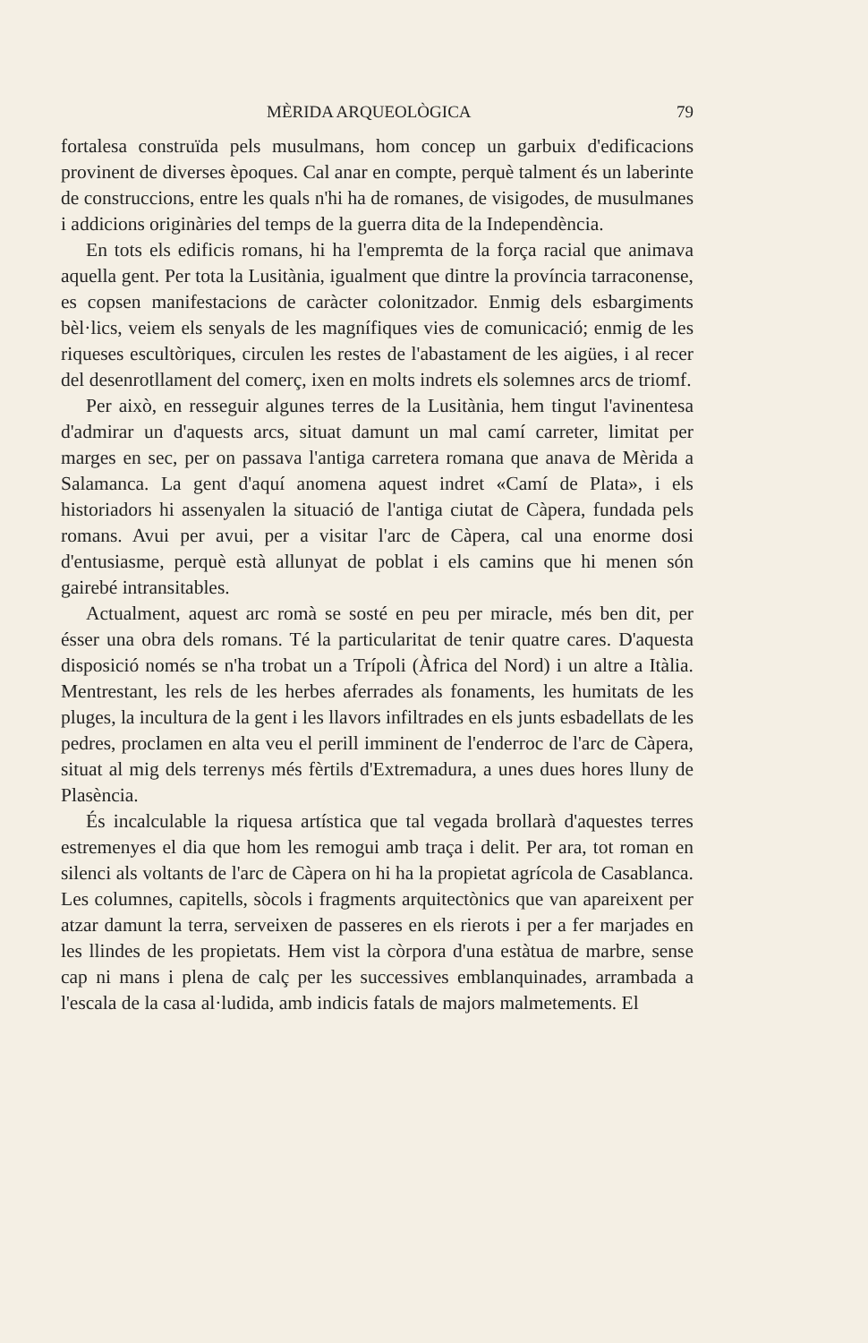MÈRIDA ARQUEOLÒGICA 79
fortalesa construïda pels musulmans, hom concep un garbuix d'edificacions provinent de diverses èpoques. Cal anar en compte, perquè talment és un laberinte de construccions, entre les quals n'hi ha de romanes, de visigodes, de musulmanes i addicions originàries del temps de la guerra dita de la Independència.
En tots els edificis romans, hi ha l'empremta de la força racial que animava aquella gent. Per tota la Lusitània, igualment que dintre la província tarraconense, es copsen manifestacions de caràcter colonitzador. Enmig dels esbargiments bèl·lics, veiem els senyals de les magnífiques vies de comunicació; enmig de les riqueses escultòriques, circulen les restes de l'abastament de les aigües, i al recer del desenrotllament del comerç, ixen en molts indrets els solemnes arcs de triomf.
Per això, en resseguir algunes terres de la Lusitània, hem tingut l'avinentesa d'admirar un d'aquests arcs, situat damunt un mal camí carreter, limitat per marges en sec, per on passava l'antiga carretera romana que anava de Mèrida a Salamanca. La gent d'aquí anomena aquest indret «Camí de Plata», i els historiadors hi assenyalen la situació de l'antiga ciutat de Càpera, fundada pels romans. Avui per avui, per a visitar l'arc de Càpera, cal una enorme dosi d'entusiasme, perquè està allunyat de poblat i els camins que hi menen són gairebé intransitables.
Actualment, aquest arc romà se sosté en peu per miracle, més ben dit, per ésser una obra dels romans. Té la particularitat de tenir quatre cares. D'aquesta disposició només se n'ha trobat un a Trípoli (Àfrica del Nord) i un altre a Itàlia. Mentrestant, les rels de les herbes aferrades als fonaments, les humitats de les pluges, la incultura de la gent i les llavors infiltrades en els junts esbadellats de les pedres, proclamen en alta veu el perill imminent de l'enderroc de l'arc de Càpera, situat al mig dels terrenys més fèrtils d'Extremadura, a unes dues hores lluny de Plasència.
És incalculable la riquesa artística que tal vegada brollarà d'aquestes terres estremenyes el dia que hom les remogui amb traça i delit. Per ara, tot roman en silenci als voltants de l'arc de Càpera on hi ha la propietat agrícola de Casablanca. Les columnes, capitells, sòcols i fragments arquitectònics que van apareixent per atzar damunt la terra, serveixen de passeres en els rierots i per a fer marjades en les llindes de les propietats. Hem vist la còrpora d'una estàtua de marbre, sense cap ni mans i plena de calç per les successives emblanquinades, arrambada a l'escala de la casa al·ludida, amb indicis fatals de majors malmetements. El